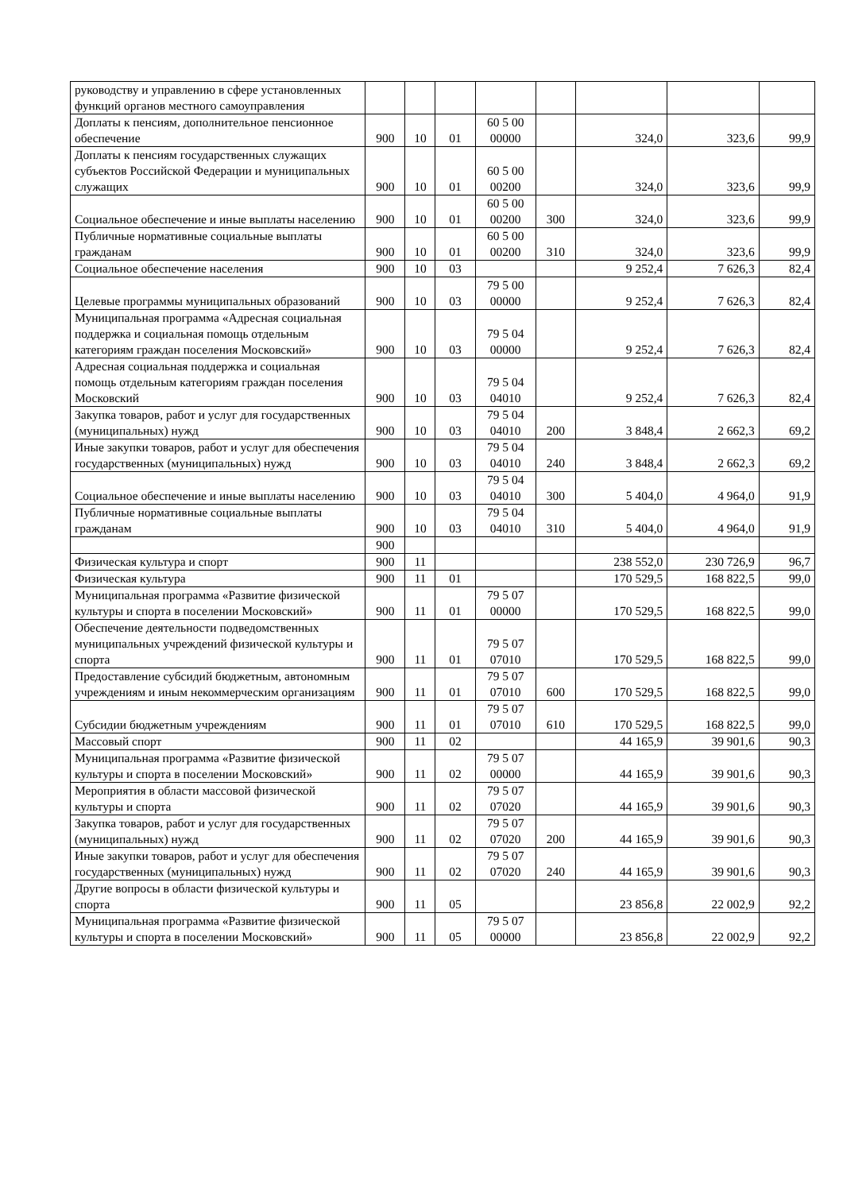| руководству и управлению в сфере установленных функций органов местного самоуправления | | | | | | | | |
| Доплаты к пенсиям, дополнительное пенсионное обеспечение | 900 | 10 | 01 | 60 5 00 00000 | | 324,0 | 323,6 | 99,9 |
| Доплаты к пенсиям государственных служащих субъектов Российской Федерации и муниципальных служащих | 900 | 10 | 01 | 60 5 00 00200 | | 324,0 | 323,6 | 99,9 |
| Социальное обеспечение и иные выплаты населению | 900 | 10 | 01 | 60 5 00 00200 | 300 | 324,0 | 323,6 | 99,9 |
| Публичные нормативные социальные выплаты гражданам | 900 | 10 | 01 | 60 5 00 00200 | 310 | 324,0 | 323,6 | 99,9 |
| Социальное обеспечение населения | 900 | 10 | 03 | | | 9 252,4 | 7 626,3 | 82,4 |
| Целевые программы муниципальных образований | 900 | 10 | 03 | 79 5 00 00000 | | 9 252,4 | 7 626,3 | 82,4 |
| Муниципальная программа «Адресная социальная поддержка и социальная помощь отдельным категориям граждан поселения Московский» | 900 | 10 | 03 | 79 5 04 00000 | | 9 252,4 | 7 626,3 | 82,4 |
| Адресная социальная поддержка и социальная помощь отдельным категориям граждан поселения Московский | 900 | 10 | 03 | 79 5 04 04010 | | 9 252,4 | 7 626,3 | 82,4 |
| Закупка товаров, работ и услуг для государственных (муниципальных) нужд | 900 | 10 | 03 | 79 5 04 04010 | 200 | 3 848,4 | 2 662,3 | 69,2 |
| Иные закупки товаров, работ и услуг для обеспечения государственных (муниципальных) нужд | 900 | 10 | 03 | 79 5 04 04010 | 240 | 3 848,4 | 2 662,3 | 69,2 |
| Социальное обеспечение и иные выплаты населению | 900 | 10 | 03 | 79 5 04 04010 | 300 | 5 404,0 | 4 964,0 | 91,9 |
| Публичные нормативные социальные выплаты гражданам | 900 | 10 | 03 | 79 5 04 04010 | 310 | 5 404,0 | 4 964,0 | 91,9 |
| | 900 | | | | | | | |
| Физическая культура и спорт | 900 | 11 | | | | 238 552,0 | 230 726,9 | 96,7 |
| Физическая культура | 900 | 11 | 01 | | | 170 529,5 | 168 822,5 | 99,0 |
| Муниципальная программа «Развитие физической культуры и спорта в поселении Московский» | 900 | 11 | 01 | 79 5 07 00000 | | 170 529,5 | 168 822,5 | 99,0 |
| Обеспечение деятельности подведомственных муниципальных учреждений физической культуры и спорта | 900 | 11 | 01 | 79 5 07 07010 | | 170 529,5 | 168 822,5 | 99,0 |
| Предоставление субсидий бюджетным, автономным учреждениям и иным некоммерческим организациям | 900 | 11 | 01 | 79 5 07 07010 | 600 | 170 529,5 | 168 822,5 | 99,0 |
| Субсидии бюджетным учреждениям | 900 | 11 | 01 | 79 5 07 07010 | 610 | 170 529,5 | 168 822,5 | 99,0 |
| Массовый спорт | 900 | 11 | 02 | | | 44 165,9 | 39 901,6 | 90,3 |
| Муниципальная программа «Развитие физической культуры и спорта в поселении Московский» | 900 | 11 | 02 | 79 5 07 00000 | | 44 165,9 | 39 901,6 | 90,3 |
| Мероприятия в области массовой физической культуры и спорта | 900 | 11 | 02 | 79 5 07 07020 | | 44 165,9 | 39 901,6 | 90,3 |
| Закупка товаров, работ и услуг для государственных (муниципальных) нужд | 900 | 11 | 02 | 79 5 07 07020 | 200 | 44 165,9 | 39 901,6 | 90,3 |
| Иные закупки товаров, работ и услуг для обеспечения государственных (муниципальных) нужд | 900 | 11 | 02 | 79 5 07 07020 | 240 | 44 165,9 | 39 901,6 | 90,3 |
| Другие вопросы в области физической культуры и спорта | 900 | 11 | 05 | | | 23 856,8 | 22 002,9 | 92,2 |
| Муниципальная программа «Развитие физической культуры и спорта в поселении Московский» | 900 | 11 | 05 | 79 5 07 00000 | | 23 856,8 | 22 002,9 | 92,2 |